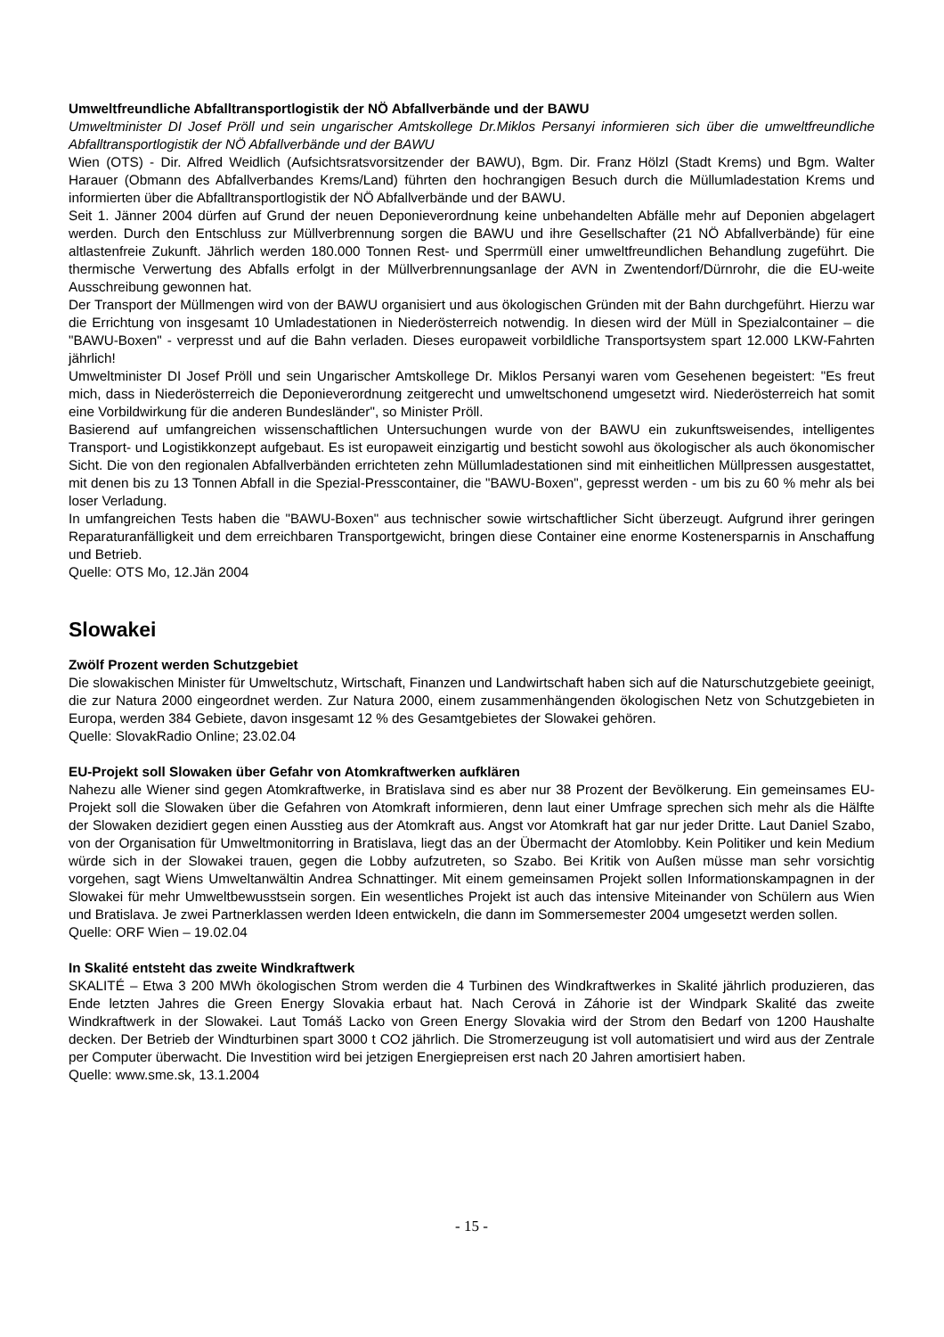Umweltfreundliche Abfalltransportlogistik der NÖ Abfallverbände und der BAWU
Umweltminister DI Josef Pröll und sein ungarischer Amtskollege Dr.Miklos Persanyi informieren sich über die umweltfreundliche Abfalltransportlogistik der NÖ Abfallverbände und der BAWU
Wien (OTS) - Dir. Alfred Weidlich (Aufsichtsratsvorsitzender der BAWU), Bgm. Dir. Franz Hölzl (Stadt Krems) und Bgm. Walter Harauer (Obmann des Abfallverbandes Krems/Land) führten den hochrangigen Besuch durch die Müllumladestation Krems und informierten über die Abfalltransportlogistik der NÖ Abfallverbände und der BAWU.
Seit 1. Jänner 2004 dürfen auf Grund der neuen Deponieverordnung keine unbehandelten Abfälle mehr auf Deponien abgelagert werden. Durch den Entschluss zur Müllverbrennung sorgen die BAWU und ihre Gesellschafter (21 NÖ Abfallverbände) für eine altlastenfreie Zukunft. Jährlich werden 180.000 Tonnen Rest- und Sperrmüll einer umweltfreundlichen Behandlung zugeführt. Die thermische Verwertung des Abfalls erfolgt in der Müllverbrennungsanlage der AVN in Zwentendorf/Dürnrohr, die die EU-weite Ausschreibung gewonnen hat.
Der Transport der Müllmengen wird von der BAWU organisiert und aus ökologischen Gründen mit der Bahn durchgeführt. Hierzu war die Errichtung von insgesamt 10 Umladestationen in Niederösterreich notwendig. In diesen wird der Müll in Spezialcontainer – die "BAWU-Boxen" - verpresst und auf die Bahn verladen. Dieses europaweit vorbildliche Transportsystem spart 12.000 LKW-Fahrten jährlich!
Umweltminister DI Josef Pröll und sein Ungarischer Amtskollege Dr. Miklos Persanyi waren vom Gesehenen begeistert: "Es freut mich, dass in Niederösterreich die Deponieverordnung zeitgerecht und umweltschonend umgesetzt wird. Niederösterreich hat somit eine Vorbildwirkung für die anderen Bundesländer", so Minister Pröll.
Basierend auf umfangreichen wissenschaftlichen Untersuchungen wurde von der BAWU ein zukunftsweisendes, intelligentes Transport- und Logistikkonzept aufgebaut. Es ist europaweit einzigartig und besticht sowohl aus ökologischer als auch ökonomischer Sicht. Die von den regionalen Abfallverbänden errichteten zehn Müllumladestationen sind mit einheitlichen Müllpressen ausgestattet, mit denen bis zu 13 Tonnen Abfall in die Spezial-Presscontainer, die "BAWU-Boxen", gepresst werden - um bis zu 60 % mehr als bei loser Verladung.
In umfangreichen Tests haben die "BAWU-Boxen" aus technischer sowie wirtschaftlicher Sicht überzeugt. Aufgrund ihrer geringen Reparaturanfälligkeit und dem erreichbaren Transportgewicht, bringen diese Container eine enorme Kostenersparnis in Anschaffung und Betrieb.
Quelle: OTS Mo, 12.Jän 2004
Slowakei
Zwölf Prozent werden Schutzgebiet
Die slowakischen Minister für Umweltschutz, Wirtschaft, Finanzen und Landwirtschaft haben sich auf die Naturschutzgebiete geeinigt, die zur Natura 2000 eingeordnet werden. Zur Natura 2000, einem zusammenhängenden ökologischen Netz von Schutzgebieten in Europa, werden 384 Gebiete, davon insgesamt 12 % des Gesamtgebietes der Slowakei gehören.
Quelle: SlovakRadio Online; 23.02.04
EU-Projekt soll Slowaken über Gefahr von Atomkraftwerken aufklären
Nahezu alle Wiener sind gegen Atomkraftwerke, in Bratislava sind es aber nur 38 Prozent der Bevölkerung. Ein gemeinsames EU-Projekt soll die Slowaken über die Gefahren von Atomkraft informieren, denn laut einer Umfrage sprechen sich mehr als die Hälfte der Slowaken dezidiert gegen einen Ausstieg aus der Atomkraft aus. Angst vor Atomkraft hat gar nur jeder Dritte. Laut Daniel Szabo, von der Organisation für Umweltmonitorring in Bratislava, liegt das an der Übermacht der Atomlobby. Kein Politiker und kein Medium würde sich in der Slowakei trauen, gegen die Lobby aufzutreten, so Szabo. Bei Kritik von Außen müsse man sehr vorsichtig vorgehen, sagt Wiens Umweltanwältin Andrea Schnattinger. Mit einem gemeinsamen Projekt sollen Informationskampagnen in der Slowakei für mehr Umweltbewusstsein sorgen. Ein wesentliches Projekt ist auch das intensive Miteinander von Schülern aus Wien und Bratislava. Je zwei Partnerklassen werden Ideen entwickeln, die dann im Sommersemester 2004 umgesetzt werden sollen.
Quelle: ORF Wien – 19.02.04
In Skalité entsteht das zweite Windkraftwerk
SKALITÉ – Etwa 3 200 MWh ökologischen Strom werden die 4 Turbinen des Windkraftwerkes in Skalité jährlich produzieren, das Ende letzten Jahres die Green Energy Slovakia erbaut hat. Nach Cerová in Záhorie ist der Windpark Skalité das zweite Windkraftwerk in der Slowakei. Laut Tomáš Lacko von Green Energy Slovakia wird der Strom den Bedarf von 1200 Haushalte decken. Der Betrieb der Windturbinen spart 3000 t CO2 jährlich. Die Stromerzeugung ist voll automatisiert und wird aus der Zentrale per Computer überwacht. Die Investition wird bei jetzigen Energiepreisen erst nach 20 Jahren amortisiert haben.
Quelle: www.sme.sk, 13.1.2004
- 15 -